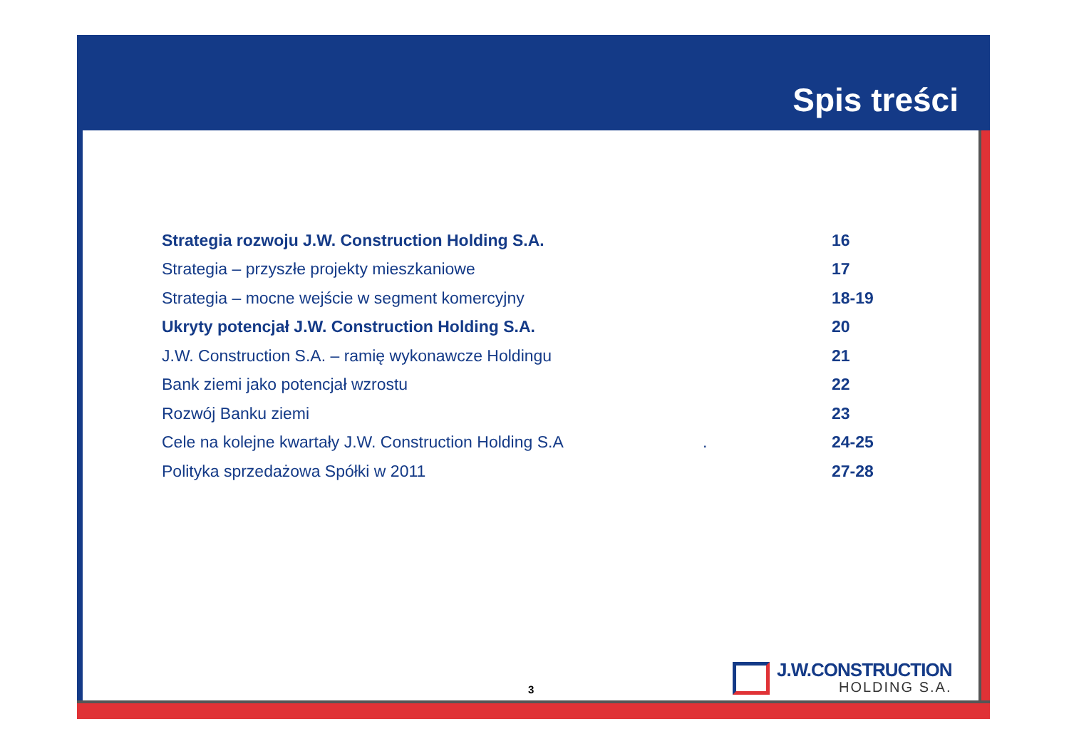Spis treści
Strategia rozwoju J.W. Construction Holding S.A. 16
Strategia – przyszłe projekty mieszkaniowe 17
Strategia – mocne wejście w segment komercyjny 18-19
Ukryty potencjał J.W. Construction Holding S.A. 20
J.W. Construction S.A. – ramię wykonawcze Holdingu 21
Bank ziemi jako potencjał wzrostu 22
Rozwój Banku ziemi 23
Cele na kolejne kwartały J.W. Construction Holding S.A . 24-25
Polityka sprzedażowa Spółki w 2011 27-28
3
J.W.CONSTRUCTION
HOLDING S.A.